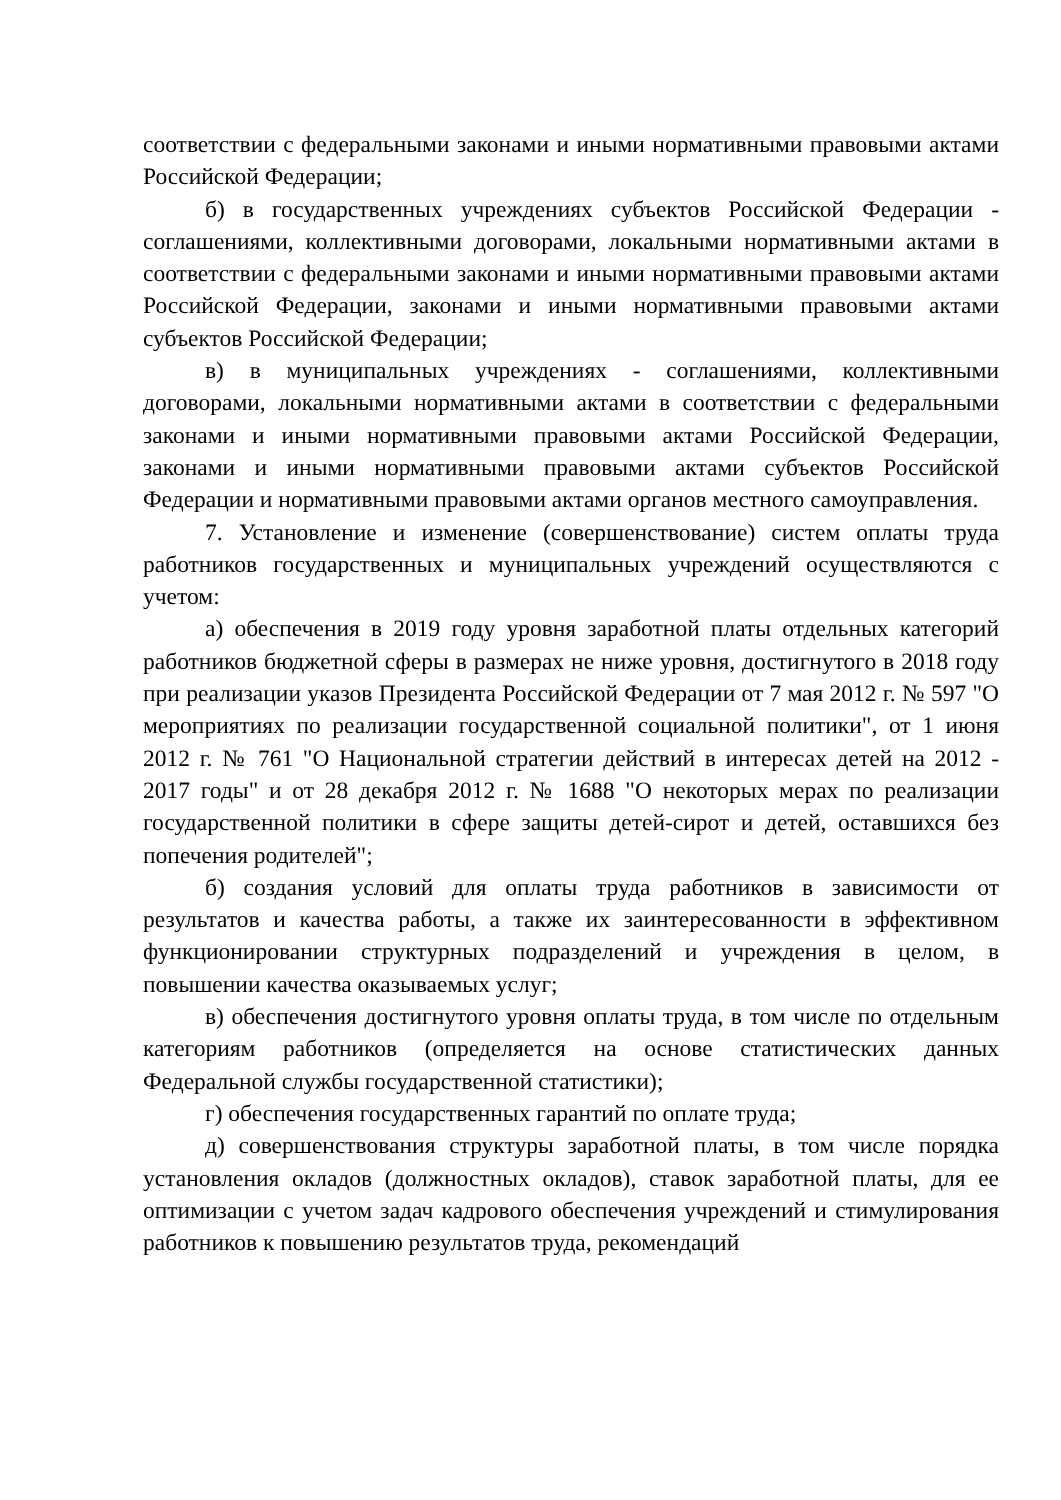соответствии с федеральными законами и иными нормативными правовыми актами Российской Федерации;
б) в государственных учреждениях субъектов Российской Федерации - соглашениями, коллективными договорами, локальными нормативными актами в соответствии с федеральными законами и иными нормативными правовыми актами Российской Федерации, законами и иными нормативными правовыми актами субъектов Российской Федерации;
в) в муниципальных учреждениях - соглашениями, коллективными договорами, локальными нормативными актами в соответствии с федеральными законами и иными нормативными правовыми актами Российской Федерации, законами и иными нормативными правовыми актами субъектов Российской Федерации и нормативными правовыми актами органов местного самоуправления.
7. Установление и изменение (совершенствование) систем оплаты труда работников государственных и муниципальных учреждений осуществляются с учетом:
а) обеспечения в 2019 году уровня заработной платы отдельных категорий работников бюджетной сферы в размерах не ниже уровня, достигнутого в 2018 году при реализации указов Президента Российской Федерации от 7 мая 2012 г. № 597 "О мероприятиях по реализации государственной социальной политики", от 1 июня 2012 г. № 761 "О Национальной стратегии действий в интересах детей на 2012 - 2017 годы" и от 28 декабря 2012 г. № 1688 "О некоторых мерах по реализации государственной политики в сфере защиты детей-сирот и детей, оставшихся без попечения родителей";
б) создания условий для оплаты труда работников в зависимости от результатов и качества работы, а также их заинтересованности в эффективном функционировании структурных подразделений и учреждения в целом, в повышении качества оказываемых услуг;
в) обеспечения достигнутого уровня оплаты труда, в том числе по отдельным категориям работников (определяется на основе статистических данных Федеральной службы государственной статистики);
г) обеспечения государственных гарантий по оплате труда;
д) совершенствования структуры заработной платы, в том числе порядка установления окладов (должностных окладов), ставок заработной платы, для ее оптимизации с учетом задач кадрового обеспечения учреждений и стимулирования работников к повышению результатов труда, рекомендаций